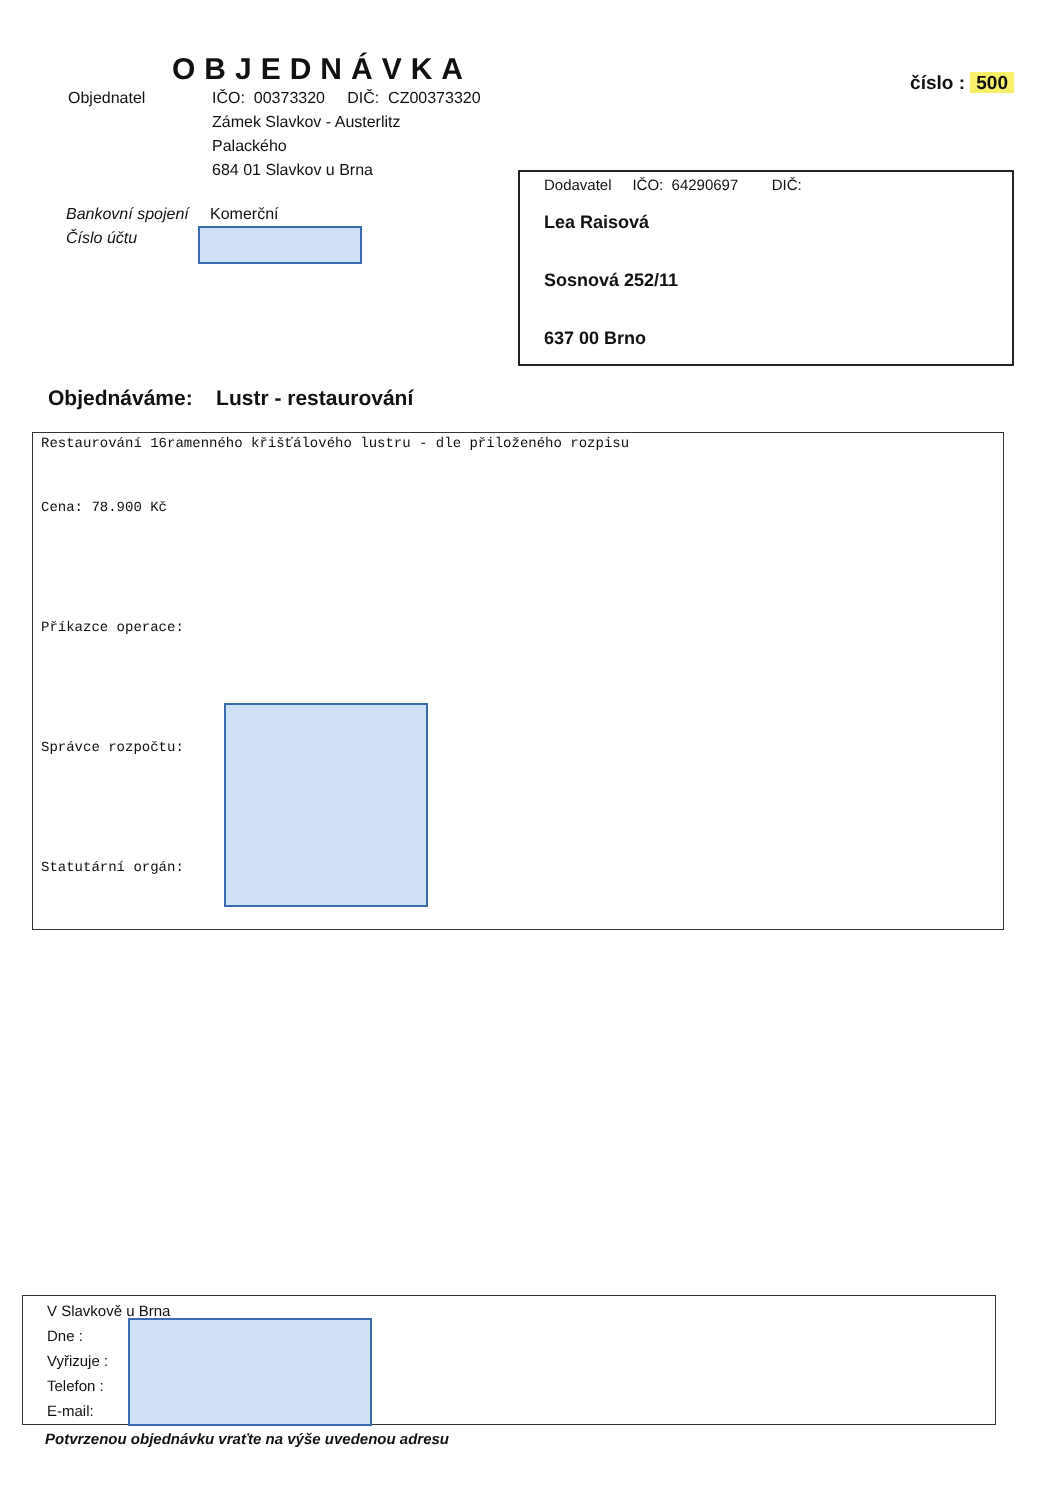OBJEDNÁVKA
číslo : 500
Objednatel IČO: 00373320 DIČ: CZ00373320
Zámek Slavkov - Austerlitz
Palackého
684 01 Slavkov u Brna
Bankovní spojení
Číslo účtu
Komerční
Dodavatel IČO: 64290697 DIČ:
Lea Raisová
Sosnová 252/11
637 00 Brno
Objednáváme: Lustr - restaurování
Restaurování 16ramenného křišťálového lustru - dle přiloženého rozpisu
Cena: 78.900 Kč
Příkazce operace:
Správce rozpočtu:
Statutární orgán:
V Slavkově u Brna
Dne :
Vyřizuje :
Telefon :
E-mail:
Potvrzenou objednávku vraťte na výše uvedenou adresu